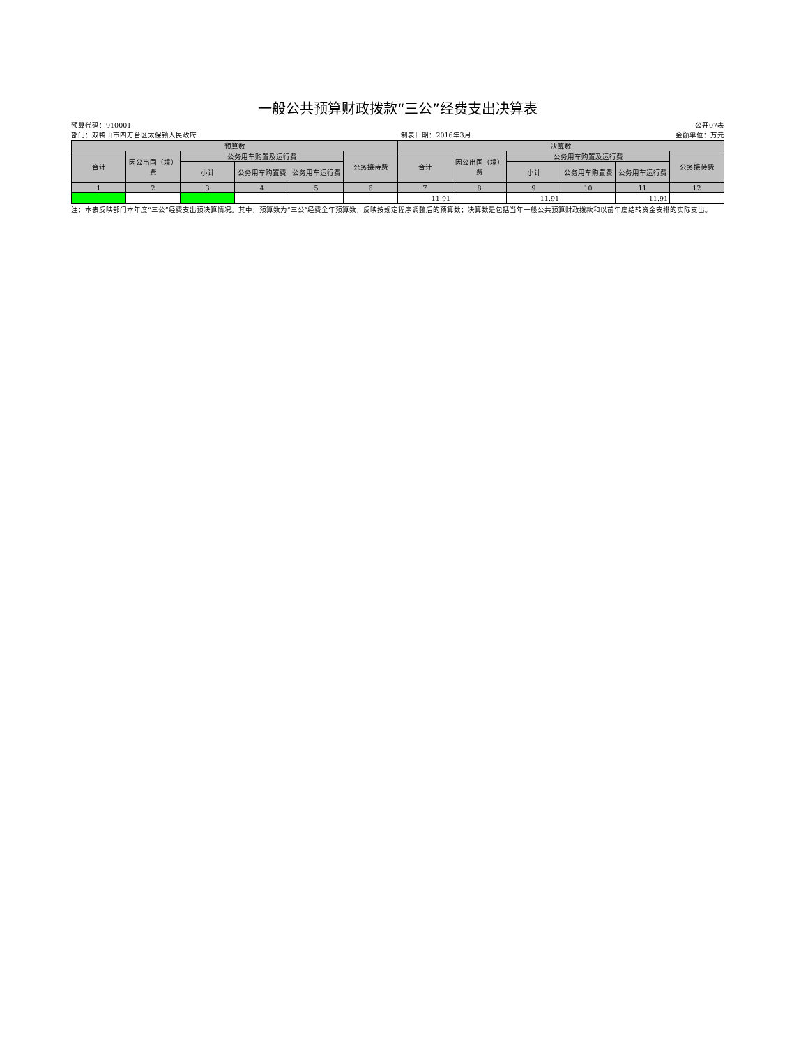一般公共预算财政拨款“三公”经费支出决算表
预算代码：910001 公开07表
部门：双鸭山市四方台区太保镇人民政府 制表日期：2016年3月 金额单位：万元
| 预算数 | | | | | | 决算数 | | | | | |
| --- | --- | --- | --- | --- | --- | --- | --- | --- | --- | --- | --- |
| 合计 | 因公出国（境）费 | 公务用车购置及运行费 | | | 公务接待费 | 合计 | 因公出国（境）费 | 公务用车购置及运行费 | | | 公务接待费 |
| | | 小计 | 公务用车购置费 | 公务用车运行费 | | | | 小计 | 公务用车购置费 | 公务用车运行费 | |
| 1 | 2 | 3 | 4 | 5 | 6 | 7 | 8 | 9 | 10 | 11 | 12 |
| | | | | | | 11.91 | | 11.91 | | 11.91 | |
注：本表反映部门本年度“三公”经费支出预决算情况。其中，预算数为“三公”经费全年预算数，反映按规定程序调整后的预算数；决算数是包括当年一般公共预算财政拨款和以前年度结转资金安排的实际支出。